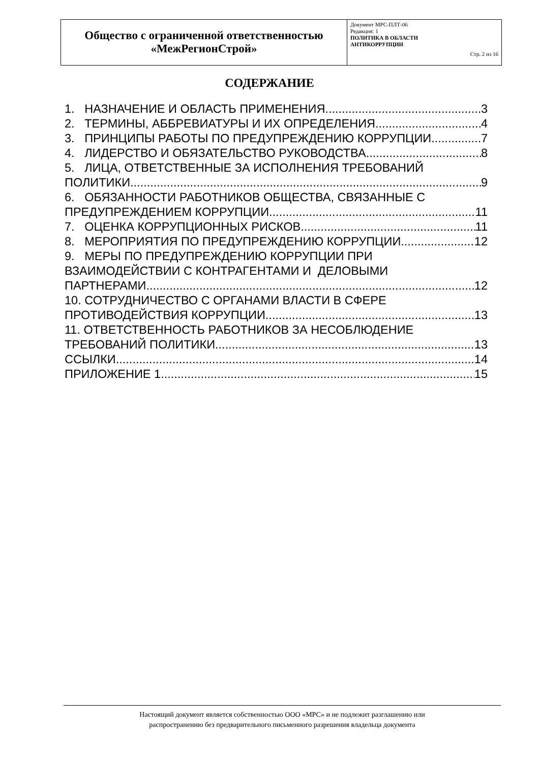| Общество с ограниченной ответственностью «МежРегионСтрой» | Документ МРС-ПЛТ-06 Редакция: 1 ПОЛИТИКА В ОБЛАСТИ АНТИКОРРУПЦИИ Стр. 2 из 16 |
СОДЕРЖАНИЕ
1. НАЗНАЧЕНИЕ И ОБЛАСТЬ ПРИМЕНЕНИЯ 3
2. ТЕРМИНЫ, АББРЕВИАТУРЫ И ИХ ОПРЕДЕЛЕНИЯ 4
3. ПРИНЦИПЫ РАБОТЫ ПО ПРЕДУПРЕЖДЕНИЮ КОРРУПЦИИ 7
4. ЛИДЕРСТВО И ОБЯЗАТЕЛЬСТВО РУКОВОДСТВА 8
5. ЛИЦА, ОТВЕТСТВЕННЫЕ ЗА ИСПОЛНЕНИЯ ТРЕБОВАНИЙ
ПОЛИТИКИ 9
6. ОБЯЗАННОСТИ РАБОТНИКОВ ОБЩЕСТВА, СВЯЗАННЫЕ С
ПРЕДУПРЕЖДЕНИЕМ КОРРУПЦИИ 11
7. ОЦЕНКА КОРРУПЦИОННЫХ РИСКОВ 11
8. МЕРОПРИЯТИЯ ПО ПРЕДУПРЕЖДЕНИЮ КОРРУПЦИИ 12
9. МЕРЫ ПО ПРЕДУПРЕЖДЕНИЮ КОРРУПЦИИ ПРИ
ВЗАИМОДЕЙСТВИИ С КОНТРАГЕНТАМИ И ДЕЛОВЫМИ
ПАРТНЕРАМИ 12
10. СОТРУДНИЧЕСТВО С ОРГАНАМИ ВЛАСТИ В СФЕРЕ
ПРОТИВОДЕЙСТВИЯ КОРРУПЦИИ 13
11. ОТВЕТСТВЕННОСТЬ РАБОТНИКОВ ЗА НЕСОБЛЮДЕНИЕ
ТРЕБОВАНИЙ ПОЛИТИКИ 13
ССЫЛКИ 14
ПРИЛОЖЕНИЕ 1 15
Настоящий документ является собственностью ООО «МРС» и не подлежит разглашению или
распространению без предварительного письменного разрешения владельца документа